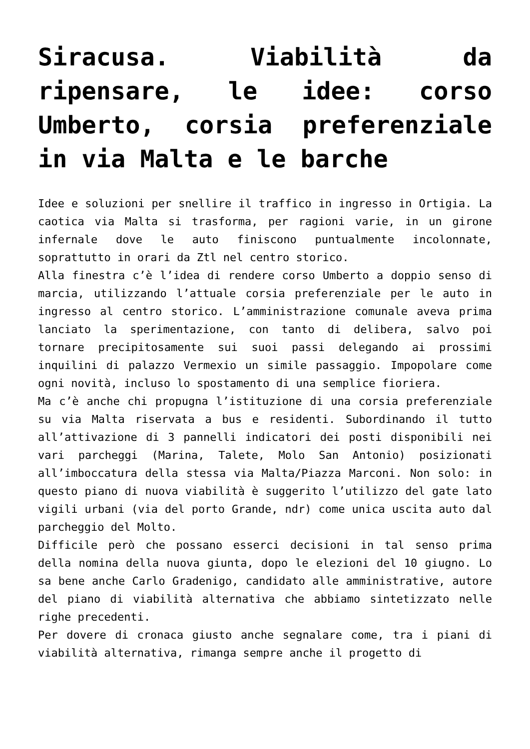Siracusa. Viabilità da ripensare, le idee: corso Umberto, corsia preferenziale in via Malta e le barche
Idee e soluzioni per snellire il traffico in ingresso in Ortigia. La caotica via Malta si trasforma, per ragioni varie, in un girone infernale dove le auto finiscono puntualmente incolonnate, soprattutto in orari da Ztl nel centro storico.
Alla finestra c’è l’idea di rendere corso Umberto a doppio senso di marcia, utilizzando l’attuale corsia preferenziale per le auto in ingresso al centro storico. L’amministrazione comunale aveva prima lanciato la sperimentazione, con tanto di delibera, salvo poi tornare precipitosamente sui suoi passi delegando ai prossimi inquilini di palazzo Vermexio un simile passaggio. Impopolare come ogni novità, incluso lo spostamento di una semplice fioriera.
Ma c’è anche chi propugna l’istituzione di una corsia preferenziale su via Malta riservata a bus e residenti. Subordinando il tutto all’attivazione di 3 pannelli indicatori dei posti disponibili nei vari parcheggi (Marina, Talete, Molo San Antonio) posizionati all’imboccatura della stessa via Malta/Piazza Marconi. Non solo: in questo piano di nuova viabilità è suggerito l’utilizzo del gate lato vigili urbani (via del porto Grande, ndr) come unica uscita auto dal parcheggio del Molto.
Difficile però che possano esserci decisioni in tal senso prima della nomina della nuova giunta, dopo le elezioni del 10 giugno. Lo sa bene anche Carlo Gradenigo, candidato alle amministrative, autore del piano di viabilità alternativa che abbiamo sintetizzato nelle righe precedenti.
Per dovere di cronaca giusto anche segnalare come, tra i piani di viabilità alternativa, rimanga sempre anche il progetto di